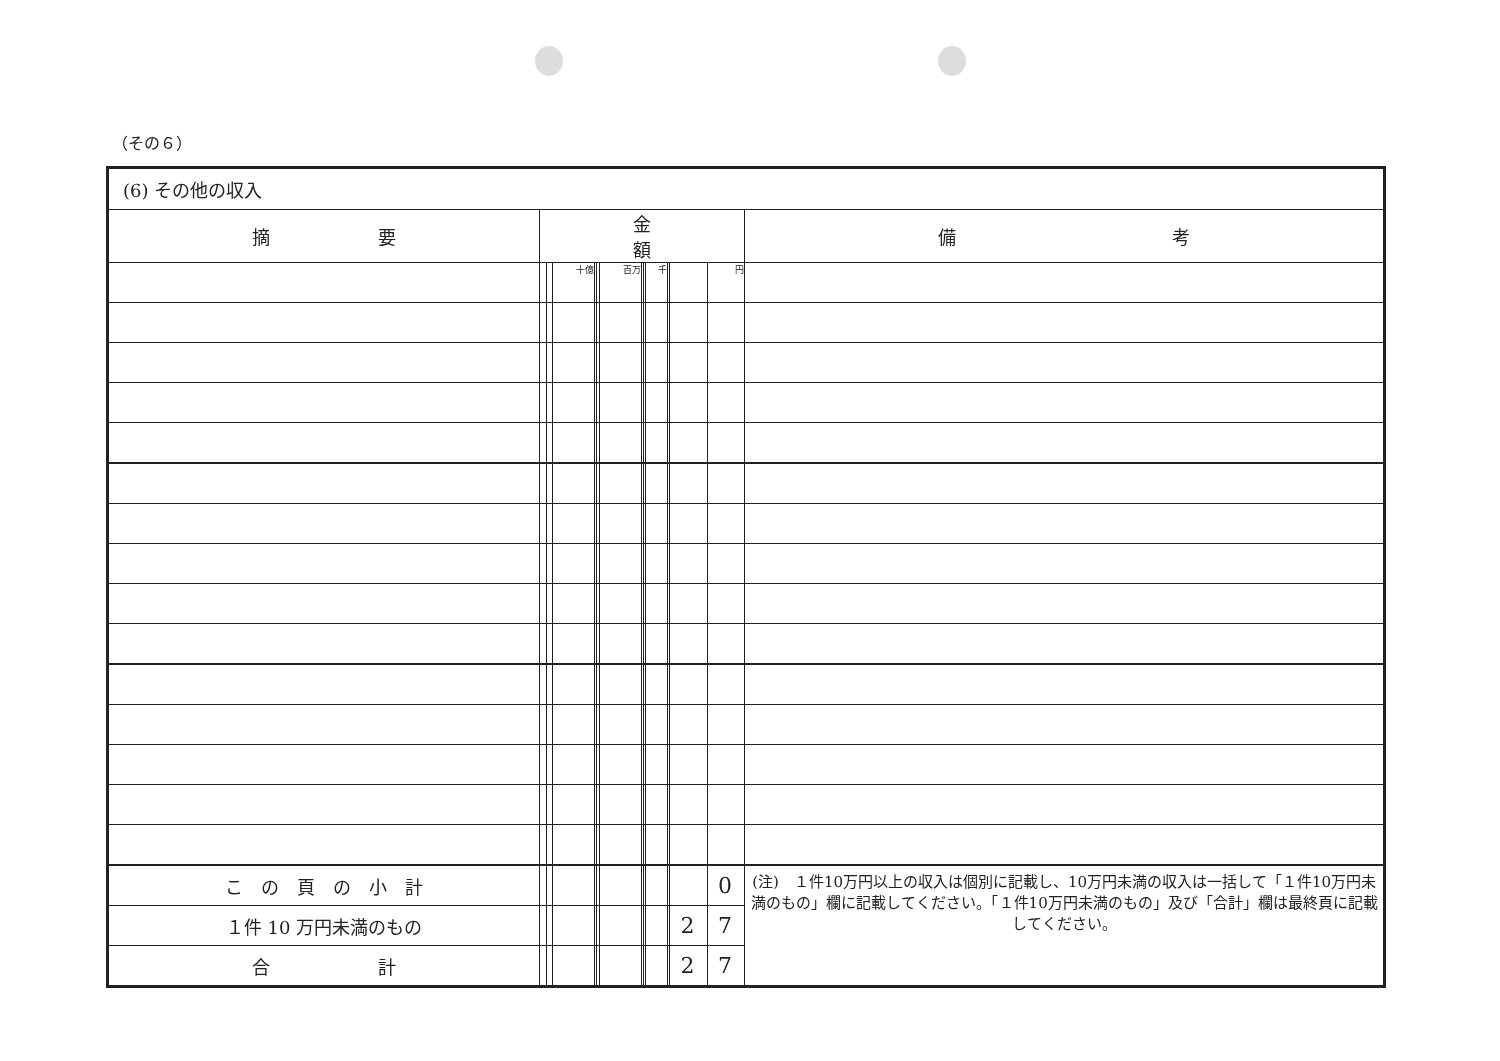（その６）
| (6) その他の収入 | | | | | | | | | | | | | |
| 摘 要 | 金 額 | | | | | | | | | | | | 備 考 |
| | | | 十億 | | | 百万 | | | 千 | | | 円 | |
| こ の 頁 の 小 計 | | | | | | | | | | | | 0 | (注) １件10万円以上の収入は個別に記載し、10万円未満の収入は一括して「１件10万円未満のもの」欄に記載してください。「１件10万円未満のもの」及び「合計」欄は最終頁に記載してください。 |
| １件 10 万円未満のもの | | | | | | | | | | | 2 | 7 | |
| 合 計 | | | | | | | | | | | 2 | 7 | |